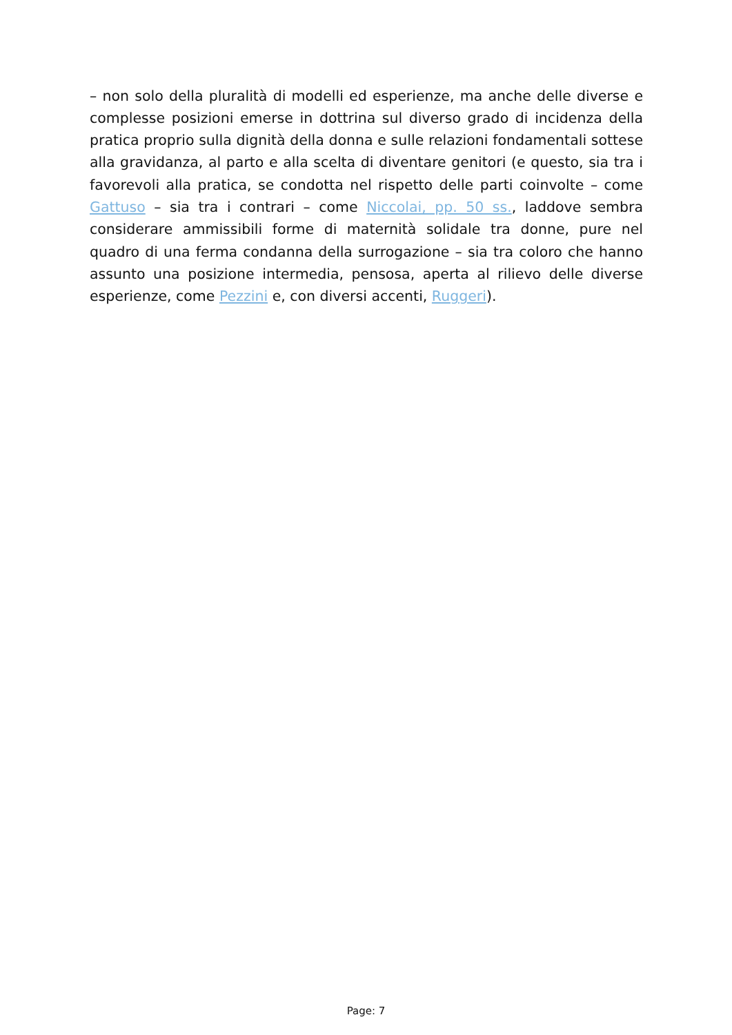– non solo della pluralità di modelli ed esperienze, ma anche delle diverse e complesse posizioni emerse in dottrina sul diverso grado di incidenza della pratica proprio sulla dignità della donna e sulle relazioni fondamentali sottese alla gravidanza, al parto e alla scelta di diventare genitori (e questo, sia tra i favorevoli alla pratica, se condotta nel rispetto delle parti coinvolte – come Gattuso – sia tra i contrari – come Niccolai, pp. 50 ss., laddove sembra considerare ammissibili forme di maternità solidale tra donne, pure nel quadro di una ferma condanna della surrogazione – sia tra coloro che hanno assunto una posizione intermedia, pensosa, aperta al rilievo delle diverse esperienze, come Pezzini e, con diversi accenti, Ruggeri).
Page: 7